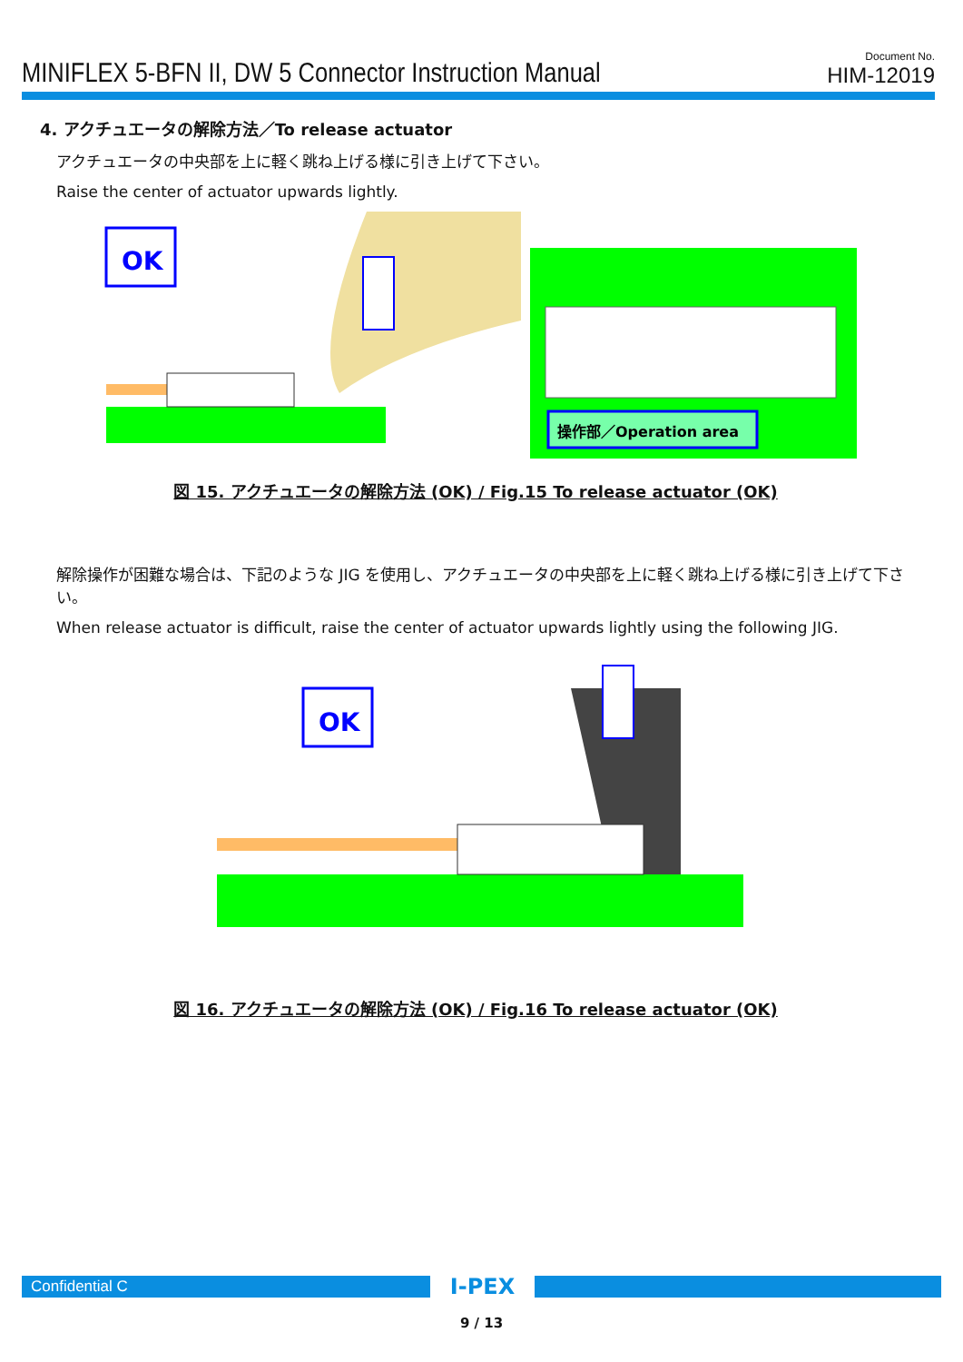MINIFLEX 5-BFN II, DW 5 Connector Instruction Manual
Document No.
HIM-12019
4. アクチュエータの解除方法／To release actuator
アクチュエータの中央部を上に軽く跳ね上げる様に引き上げて下さい。
Raise the center of actuator upwards lightly.
OK
操作部／Operation area
図 15. アクチュエータの解除方法 (OK) / Fig.15 To release actuator (OK)
解除操作が困難な場合は、下記のような JIG を使用し、アクチュエータの中央部を上に軽く跳ね上げる様に引き上げて下さい。
When release actuator is difficult, raise the center of actuator upwards lightly using the following JIG.
OK
図 16. アクチュエータの解除方法 (OK) / Fig.16 To release actuator (OK)
Confidential C
I-PEX
9 / 13